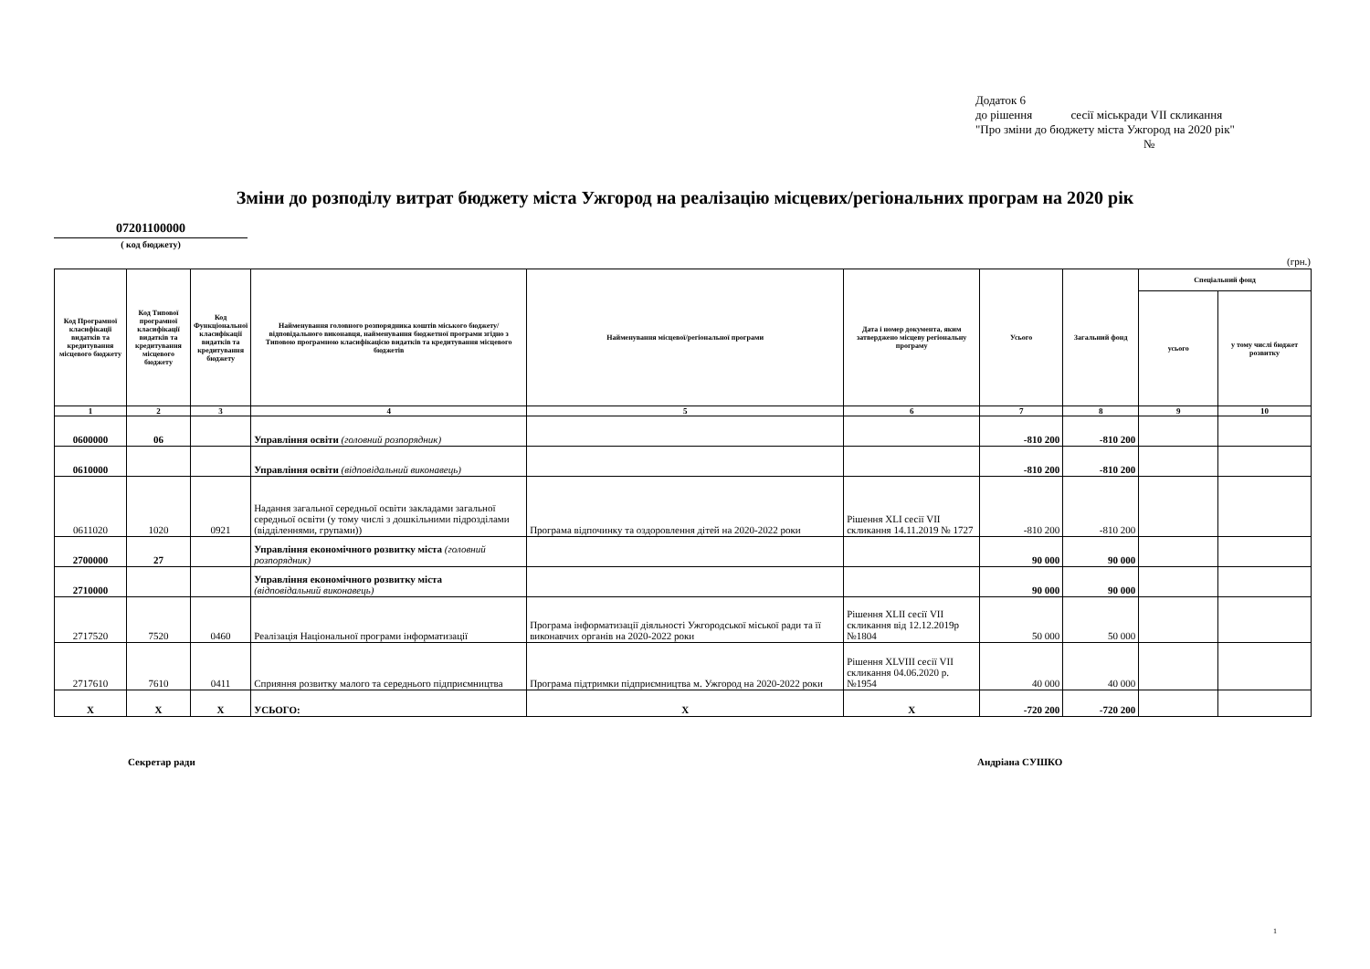Додаток 6
до рішення сесії міськради VII скликання
"Про зміни до бюджету міста Ужгород на 2020 рік"
№
Зміни до розподілу витрат бюджету міста Ужгород на реалізацію місцевих/регіональних програм на 2020 рік
07201100000
( код бюджету)
(грн.)
| Код Програмної класифікації видатків та кредитування місцевого бюджету | Код Типової програмної класифікації видатків та кредитування місцевого бюджету | Код Функціональної класифікації видатків та кредитування бюджету | Найменування головного розпорядника коштів міського бюджету/відповідального виконавця, найменування бюджетної програми згідно з Типовою програмною класифікацією видатків та кредитування місцевого бюджетів | Найменування місцевої/регіональної програми | Дата і номер документа, яким затверджено місцеву регіональну програму | Усього | Загальний фонд | Спеціальний фонд | |
| --- | --- | --- | --- | --- | --- | --- | --- | --- | --- |
| | | | | | | | | усього | у тому числі бюджет розвитку |
| 1 | 2 | 3 | 4 | 5 | 6 | 7 | 8 | 9 | 10 |
| 0600000 | 06 | | Управління освіти (головний розпорядник) | | | -810 200 | -810 200 | | |
| 0610000 | | | Управління освіти (відповідальний виконавець) | | | -810 200 | -810 200 | | |
| 0611020 | 1020 | 0921 | Надання загальної середньої освіти закладами загальної середньої освіти (у тому числі з дошкільними підрозділами (відділеннями, групами)) | Програма відпочинку та оздоровлення дітей на 2020-2022 роки | Рішення XLI сесії VII скликання 14.11.2019 № 1727 | -810 200 | -810 200 | | |
| 2700000 | 27 | | Управління економічного розвитку міста (головний розпорядник) | | | 90 000 | 90 000 | | |
| 2710000 | | | Управління економічного розвитку міста (відповідальний виконавець) | | | 90 000 | 90 000 | | |
| 2717520 | 7520 | 0460 | Реалізація Національної програми інформатизації | Програма інформатизації діяльності Ужгородської міської ради та її виконавчих органів на 2020-2022 роки | Рішення XLII сесії VII скликання від 12.12.2019р №1804 | 50 000 | 50 000 | | |
| 2717610 | 7610 | 0411 | Сприяння розвитку малого та середнього підприємництва | Програма підтримки підприємництва м. Ужгород на 2020-2022 роки | Рішення XLVIII сесії VII скликання 04.06.2020 р. №1954 | 40 000 | 40 000 | | |
| X | X | X | УСЬОГО: | X | X | -720 200 | -720 200 | | |
Секретар ради Андріана СУШКО
1